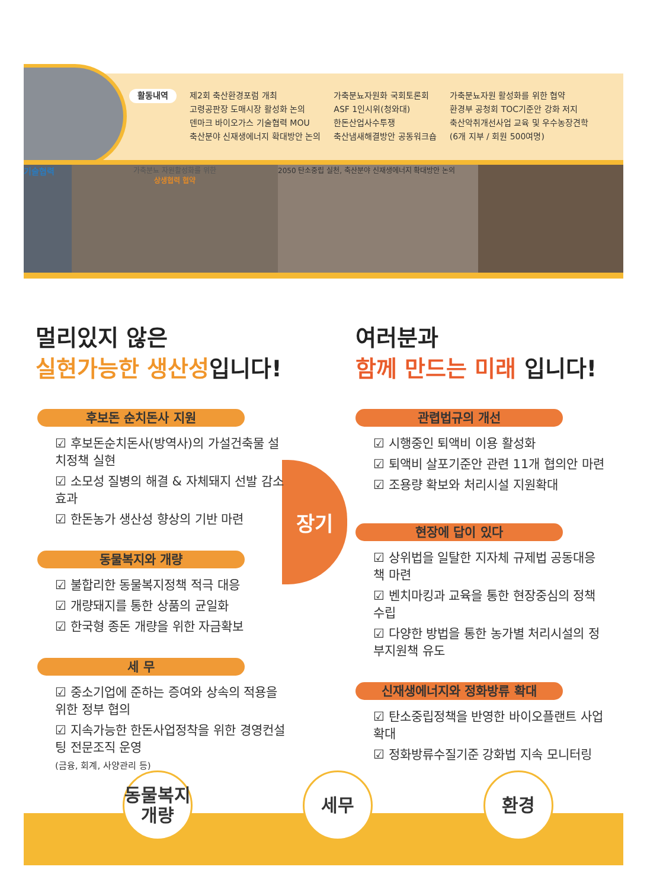활동내역
제2회 축산환경포럼 개최
고령공판장 도매시장 활성화 논의
덴마크 바이오가스 기술협력 MOU
축산분야 신재생에너지 확대방안 논의
가축분뇨자원화 국회토론회
ASF 1인시위(청와대)
한돈산업사수투쟁
축산냄새해결방안 공동워크숍
가축분뇨자원 활성화를 위한 협약
환경부 공청회 TOC기준안 강화 저지
축산악취개선사업 교육 및 우수농장견학
(6개 지부 / 회원 500여명)
기술협력
가축분뇨 자원활성화를 위한
상생협력 협약
2050 탄소중립 실천, 축산분야 신재생에너지 확대방안 논의
멀리있지 않은
실현가능한 생산성입니다!
여러분과
함께 만드는 미래 입니다!
장기
후보돈 순치돈사 지원
☑ 후보돈순치돈사(방역사)의 가설건축물 설치정책 실현
☑ 소모성 질병의 해결 & 자체돼지 선발 감소 효과
☑ 한돈농가 생산성 향상의 기반 마련
동물복지와 개량
☑ 불합리한 동물복지정책 적극 대응
☑ 개량돼지를 통한 상품의 균일화
☑ 한국형 종돈 개량을 위한 자금확보
세 무
☑ 중소기업에 준하는 증여와 상속의 적용을 위한 정부 협의
☑ 지속가능한 한돈사업정착을 위한 경영컨설팅 전문조직 운영
(금융, 회계, 사양관리 등)
관렵법규의 개선
☑ 시행중인 퇴액비 이용 활성화
☑ 퇴액비 살포기준안 관련 11개 협의안 마련
☑ 조용량 확보와 처리시설 지원확대
현장에 답이 있다
☑ 상위법을 일탈한 지자체 규제법 공동대응책 마련
☑ 벤치마킹과 교육을 통한 현장중심의 정책수립
☑ 다양한 방법을 통한 농가별 처리시설의 정부지원책 유도
신재생에너지와 정화방류 확대
☑ 탄소중립정책을 반영한 바이오플랜트 사업확대
☑ 정화방류수질기준 강화법 지속 모니터링
동물복지
개량
세무 환경